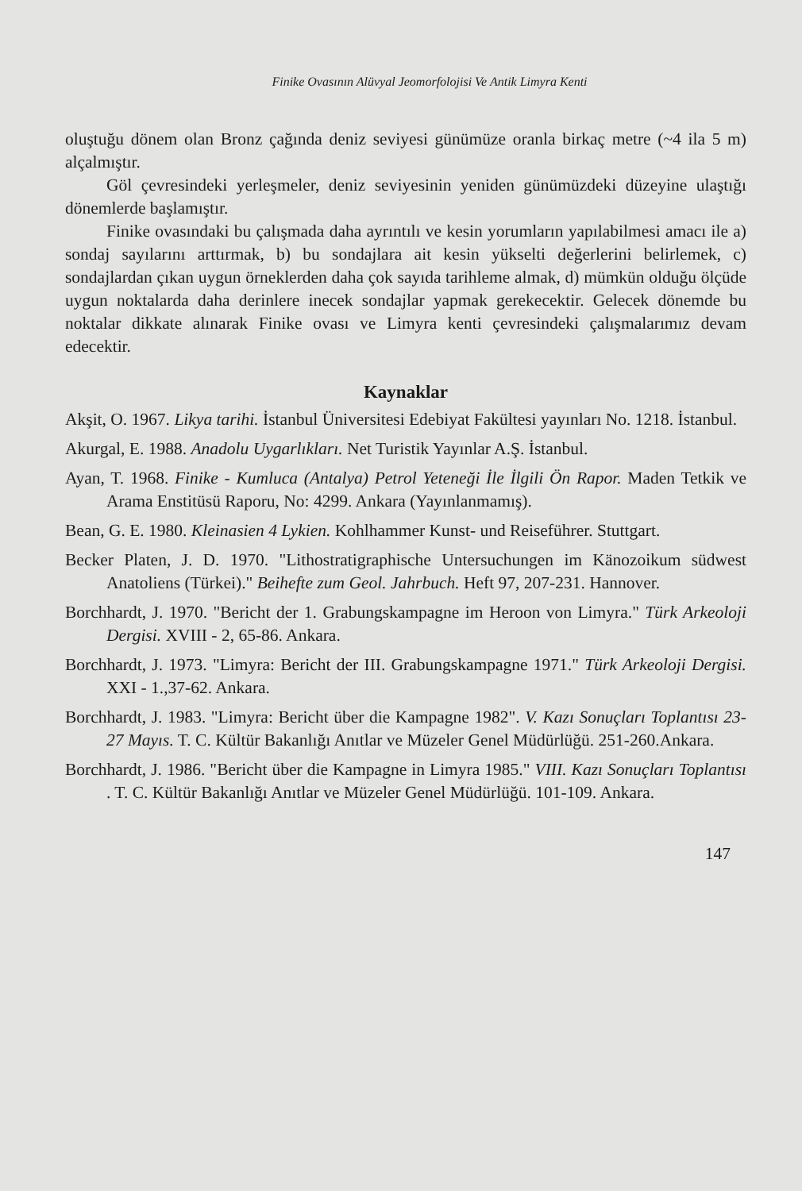Finike Ovasının Alüvyal Jeomorfolojisi Ve Antik Limyra Kenti
oluştuğu dönem olan Bronz çağında deniz seviyesi günümüze oranla birkaç metre (~4 ila 5 m) alçalmıştır.
Göl çevresindeki yerleşmeler, deniz seviyesinin yeniden günümüzdeki düzeyine ulaştığı dönemlerde başlamıştır.
Finike ovasındaki bu çalışmada daha ayrıntılı ve kesin yorumların yapılabilmesi amacı ile a) sondaj sayılarını arttırmak, b) bu sondajlara ait kesin yükselti değerlerini belirlemek, c) sondajlardan çıkan uygun örneklerden daha çok sayıda tarihleme almak, d) mümkün olduğu ölçüde uygun noktalarda daha derinlere inecek sondajlar yapmak gerekecektir. Gelecek dönemde bu noktalar dikkate alınarak Finike ovası ve Limyra kenti çevresindeki çalışmalarımız devam edecektir.
Kaynaklar
Akşit, O. 1967. Likya tarihi. İstanbul Üniversitesi Edebiyat Fakültesi yayınları No. 1218. İstanbul.
Akurgal, E. 1988. Anadolu Uygarlıkları. Net Turistik Yayınlar A.Ş. İstanbul.
Ayan, T. 1968. Finike - Kumluca (Antalya) Petrol Yeteneği İle İlgili Ön Rapor. Maden Tetkik ve Arama Enstitüsü Raporu, No: 4299. Ankara (Yayınlanmamış).
Bean, G. E. 1980. Kleinasien 4 Lykien. Kohlhammer Kunst- und Reiseführer. Stuttgart.
Becker Platen, J. D. 1970. "Lithostratigraphische Untersuchungen im Känozoikum südwest Anatoliens (Türkei)." Beihefte zum Geol. Jahrbuch. Heft 97, 207-231. Hannover.
Borchhardt, J. 1970. "Bericht der 1. Grabungskampagne im Heroon von Limyra." Türk Arkeoloji Dergisi. XVIII - 2, 65-86. Ankara.
Borchhardt, J. 1973. "Limyra: Bericht der III. Grabungskampagne 1971." Türk Arkeoloji Dergisi. XXI - 1.,37-62. Ankara.
Borchhardt, J. 1983. "Limyra: Bericht über die Kampagne 1982". V. Kazı Sonuçları Toplantısı 23-27 Mayıs. T. C. Kültür Bakanlığı Anıtlar ve Müzeler Genel Müdürlüğü. 251-260.Ankara.
Borchhardt, J. 1986. "Bericht über die Kampagne in Limyra 1985." VIII. Kazı Sonuçları Toplantısı . T. C. Kültür Bakanlığı Anıtlar ve Müzeler Genel Müdürlüğü. 101-109. Ankara.
147